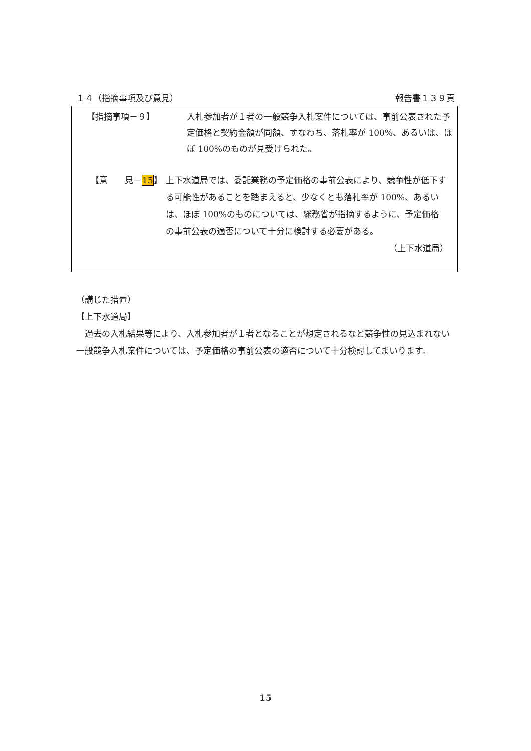１４（指摘事項及び意見） 報告書１３９頁
【指摘事項－９】 入札参加者が１者の一般競争入札案件については、事前公表された予定価格と契約金額が同額、すなわち、落札率が 100%、あるいは、ほぼ 100%のものが見受けられた。
【意　　見－15】 上下水道局では、委託業務の予定価格の事前公表により、競争性が低下する可能性があることを踏まえると、少なくとも落札率が 100%、あるいは、ほぼ 100%のものについては、総務省が指摘するように、予定価格の事前公表の適否について十分に検討する必要がある。
（上下水道局）
（講じた措置）
【上下水道局】
　過去の入札結果等により、入札参加者が１者となることが想定されるなど競争性の見込まれない一般競争入札案件については、予定価格の事前公表の適否について十分検討してまいります。
15